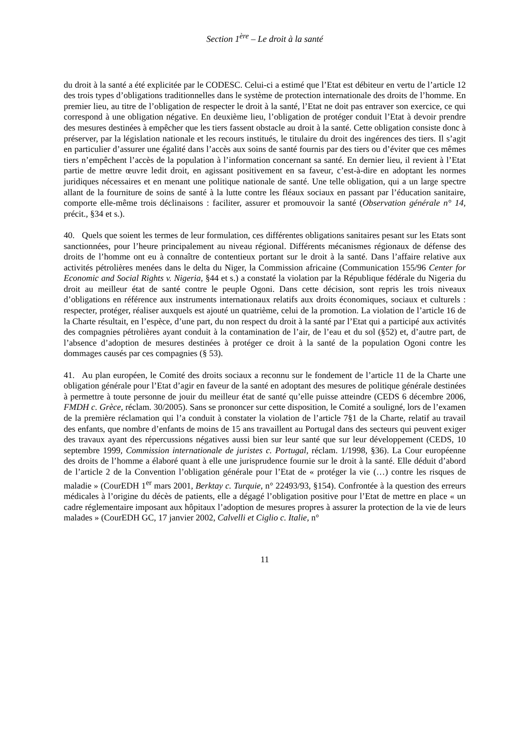Section 1<sup>ère</sup> – Le droit à la santé
du droit à la santé a été explicitée par le CODESC. Celui-ci a estimé que l’Etat est débiteur en vertu de l’article 12 des trois types d’obligations traditionnelles dans le système de protection internationale des droits de l’homme. En premier lieu, au titre de l’obligation de respecter le droit à la santé, l’Etat ne doit pas entraver son exercice, ce qui correspond à une obligation négative. En deuxième lieu, l’obligation de protéger conduit l’Etat à devoir prendre des mesures destinées à empêcher que les tiers fassent obstacle au droit à la santé. Cette obligation consiste donc à préserver, par la législation nationale et les recours institués, le titulaire du droit des ingérences des tiers. Il s’agit en particulier d’assurer une égalité dans l’accès aux soins de santé fournis par des tiers ou d’éviter que ces mêmes tiers n’empêchent l’accès de la population à l’information concernant sa santé. En dernier lieu, il revient à l’Etat partie de mettre œuvre ledit droit, en agissant positivement en sa faveur, c’est-à-dire en adoptant les normes juridiques nécessaires et en menant une politique nationale de santé. Une telle obligation, qui a un large spectre allant de la fourniture de soins de santé à la lutte contre les fléaux sociaux en passant par l’éducation sanitaire, comporte elle-même trois déclinaisons : faciliter, assurer et promouvoir la santé (Observation générale n° 14, précit., §34 et s.).
40. Quels que soient les termes de leur formulation, ces différentes obligations sanitaires pesant sur les Etats sont sanctionnées, pour l’heure principalement au niveau régional. Différents mécanismes régionaux de défense des droits de l’homme ont eu à connaître de contentieux portant sur le droit à la santé. Dans l’affaire relative aux activités pétrolières menées dans le delta du Niger, la Commission africaine (Communication 155/96 Center for Economic and Social Rights v. Nigeria, §44 et s.) a constaté la violation par la République fédérale du Nigeria du droit au meilleur état de santé contre le peuple Ogoni. Dans cette décision, sont repris les trois niveaux d’obligations en référence aux instruments internationaux relatifs aux droits économiques, sociaux et culturels : respecter, protéger, réaliser auxquels est ajouté un quatrième, celui de la promotion. La violation de l’article 16 de la Charte résultait, en l’espèce, d’une part, du non respect du droit à la santé par l’Etat qui a participé aux activités des compagnies pétrolières ayant conduit à la contamination de l’air, de l’eau et du sol (§52) et, d’autre part, de l’absence d’adoption de mesures destinées à protéger ce droit à la santé de la population Ogoni contre les dommages causés par ces compagnies (§ 53).
41. Au plan européen, le Comité des droits sociaux a reconnu sur le fondement de l’article 11 de la Charte une obligation générale pour l’Etat d’agir en faveur de la santé en adoptant des mesures de politique générale destinées à permettre à toute personne de jouir du meilleur état de santé qu’elle puisse atteindre (CEDS 6 décembre 2006, FMDH c. Grèce, réclam. 30/2005). Sans se prononcer sur cette disposition, le Comité a souligné, lors de l’examen de la première réclamation qui l’a conduit à constater la violation de l’article 7§1 de la Charte, relatif au travail des enfants, que nombre d’enfants de moins de 15 ans travaillent au Portugal dans des secteurs qui peuvent exiger des travaux ayant des répercussions négatives aussi bien sur leur santé que sur leur développement (CEDS, 10 septembre 1999, Commission internationale de juristes c. Portugal, réclam. 1/1998, §36). La Cour européenne des droits de l’homme a élaboré quant à elle une jurisprudence fournie sur le droit à la santé. Elle déduit d’abord de l’article 2 de la Convention l’obligation générale pour l’Etat de « protéger la vie (…) contre les risques de maladie » (CourEDH 1<sup>er</sup> mars 2001, Berktay c. Turquie, n° 22493/93, §154). Confrontée à la question des erreurs médicales à l’origine du décès de patients, elle a dégagé l’obligation positive pour l’Etat de mettre en place « un cadre réglementaire imposant aux hôpitaux l’adoption de mesures propres à assurer la protection de la vie de leurs malades » (CourEDH GC, 17 janvier 2002, Calvelli et Ciglio c. Italie, n°
11